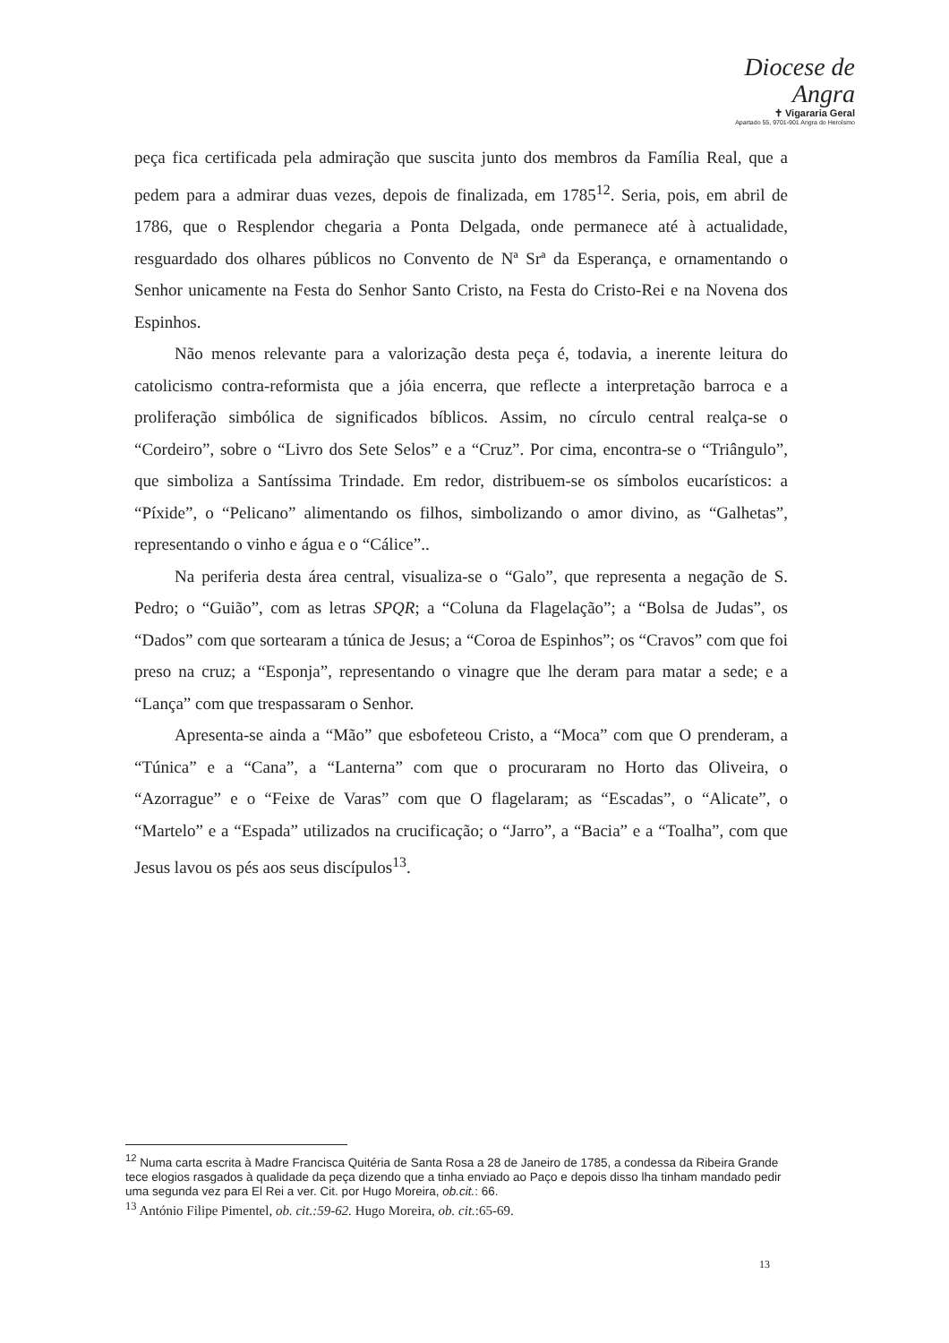Diocese de
Angra
✝ Vigararia Geral
Apartado 55, 9701-901 Angra do Heroísmo
peça fica certificada pela admiração que suscita junto dos membros da Família Real, que a pedem para a admirar duas vezes, depois de finalizada, em 1785<sup>12</sup>. Seria, pois, em abril de 1786, que o Resplendor chegaria a Ponta Delgada, onde permanece até à actualidade, resguardado dos olhares públicos no Convento de Nª Srª da Esperança, e ornamentando o Senhor unicamente na Festa do Senhor Santo Cristo, na Festa do Cristo-Rei e na Novena dos Espinhos.
Não menos relevante para a valorização desta peça é, todavia, a inerente leitura do catolicismo contra-reformista que a jóia encerra, que reflecte a interpretação barroca e a proliferação simbólica de significados bíblicos. Assim, no círculo central realça-se o “Cordeiro”, sobre o “Livro dos Sete Selos” e a “Cruz”. Por cima, encontra-se o “Triângulo”, que simboliza a Santíssima Trindade. Em redor, distribuem-se os símbolos eucarísticos: a “Píxide”, o “Pelicano” alimentando os filhos, simbolizando o amor divino, as “Galhetas”, representando o vinho e água e o “Cálice”..
Na periferia desta área central, visualiza-se o “Galo”, que representa a negação de S. Pedro; o “Guião”, com as letras SPQR; a “Coluna da Flagelação”; a “Bolsa de Judas”, os “Dados” com que sortearam a túnica de Jesus; a “Coroa de Espinhos”; os “Cravos” com que foi preso na cruz; a “Esponja”, representando o vinagre que lhe deram para matar a sede; e a “Lança” com que trespassaram o Senhor.
Apresenta-se ainda a “Mão” que esbofeteou Cristo, a “Moca” com que O prenderam, a “Túnica” e a “Cana”, a “Lanterna” com que o procuraram no Horto das Oliveira, o “Azorrague” e o “Feixe de Varas” com que O flagelaram; as “Escadas”, o “Alicate”, o “Martelo” e a “Espada” utilizados na crucificação; o “Jarro”, a “Bacia” e a “Toalha”, com que Jesus lavou os pés aos seus discípulos<sup>13</sup>.
<sup>12</sup> Numa carta escrita à Madre Francisca Quitéria de Santa Rosa a 28 de Janeiro de 1785, a condessa da Ribeira Grande tece elogios rasgados à qualidade da peça dizendo que a tinha enviado ao Paço e depois disso lha tinham mandado pedir uma segunda vez para El Rei a ver. Cit. por Hugo Moreira, ob.cit.: 66.
<sup>13</sup> António Filipe Pimentel, ob. cit.:59-62. Hugo Moreira, ob. cit.:65-69.
13